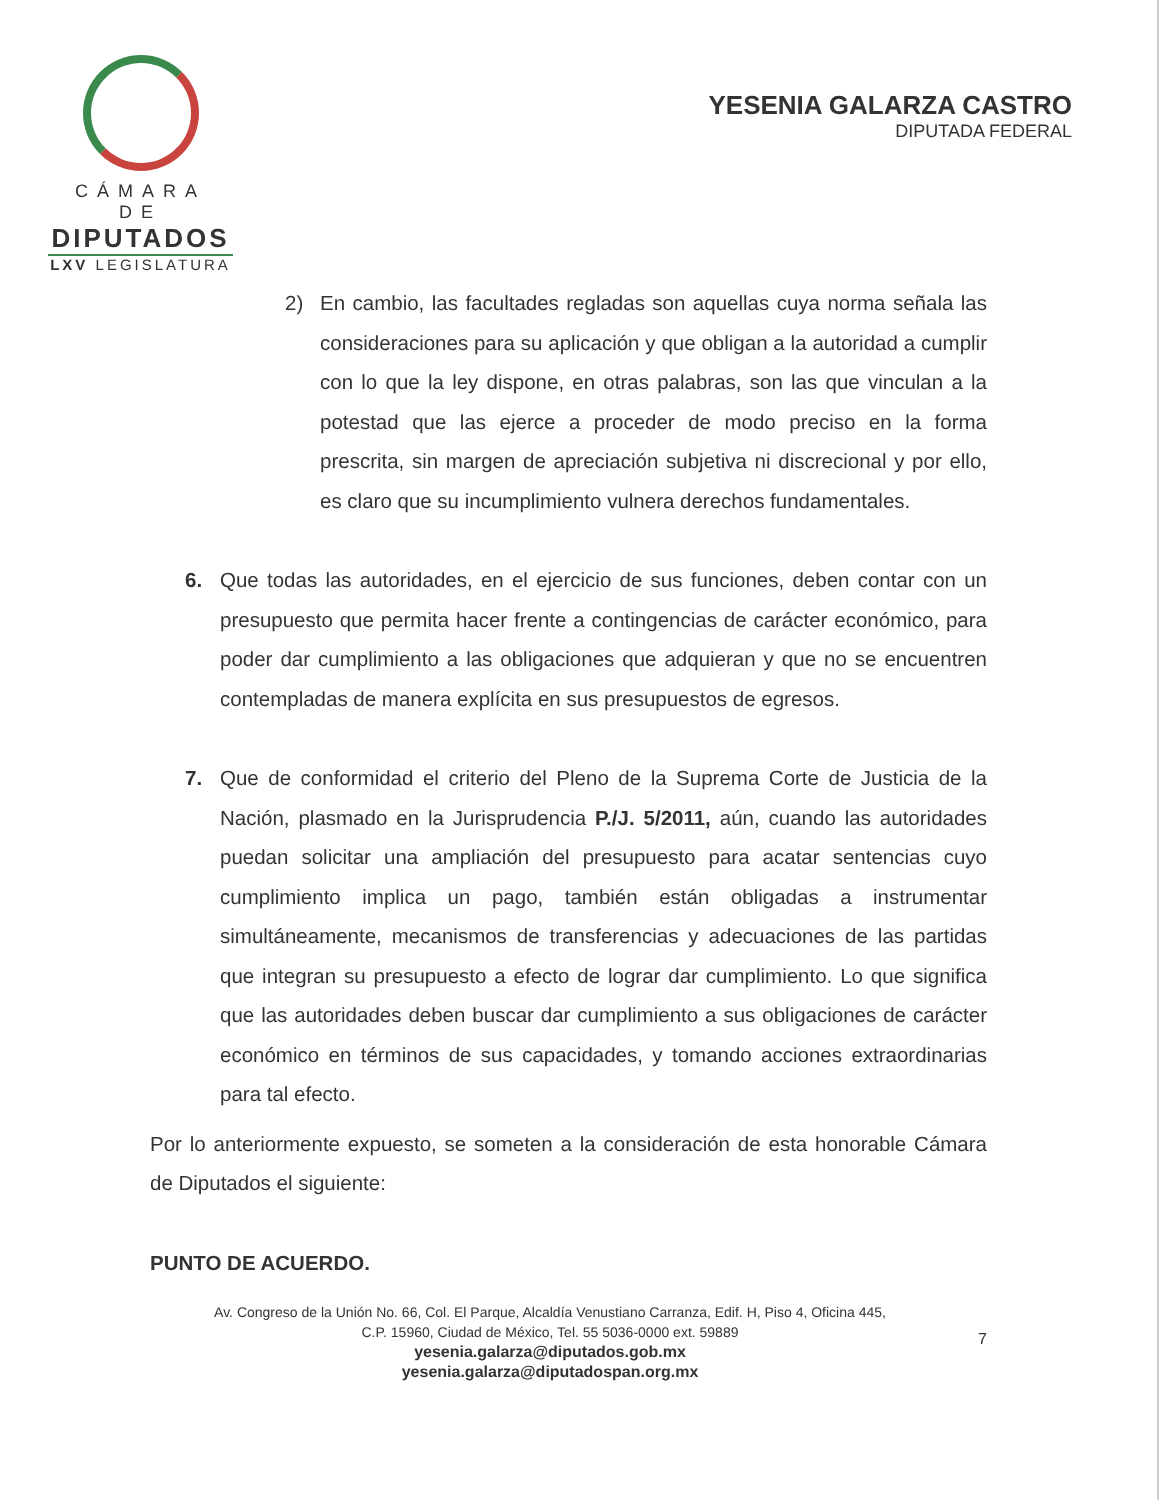CÁMARA DE
DIPUTADOS
LXV LEGISLATURA
YESENIA GALARZA CASTRO
DIPUTADA FEDERAL
2) En cambio, las facultades regladas son aquellas cuya norma señala las consideraciones para su aplicación y que obligan a la autoridad a cumplir con lo que la ley dispone, en otras palabras, son las que vinculan a la potestad que las ejerce a proceder de modo preciso en la forma prescrita, sin margen de apreciación subjetiva ni discrecional y por ello, es claro que su incumplimiento vulnera derechos fundamentales.
6. Que todas las autoridades, en el ejercicio de sus funciones, deben contar con un presupuesto que permita hacer frente a contingencias de carácter económico, para poder dar cumplimiento a las obligaciones que adquieran y que no se encuentren contempladas de manera explícita en sus presupuestos de egresos.
7. Que de conformidad el criterio del Pleno de la Suprema Corte de Justicia de la Nación, plasmado en la Jurisprudencia P./J. 5/2011, aún, cuando las autoridades puedan solicitar una ampliación del presupuesto para acatar sentencias cuyo cumplimiento implica un pago, también están obligadas a instrumentar simultáneamente, mecanismos de transferencias y adecuaciones de las partidas que integran su presupuesto a efecto de lograr dar cumplimiento. Lo que significa que las autoridades deben buscar dar cumplimiento a sus obligaciones de carácter económico en términos de sus capacidades, y tomando acciones extraordinarias para tal efecto.
Por lo anteriormente expuesto, se someten a la consideración de esta honorable Cámara de Diputados el siguiente:
PUNTO DE ACUERDO.
Av. Congreso de la Unión No. 66, Col. El Parque, Alcaldía Venustiano Carranza, Edif. H, Piso 4, Oficina 445,
C.P. 15960, Ciudad de México, Tel. 55 5036-0000 ext. 59889
yesenia.galarza@diputados.gob.mx
yesenia.galarza@diputadospan.org.mx
7